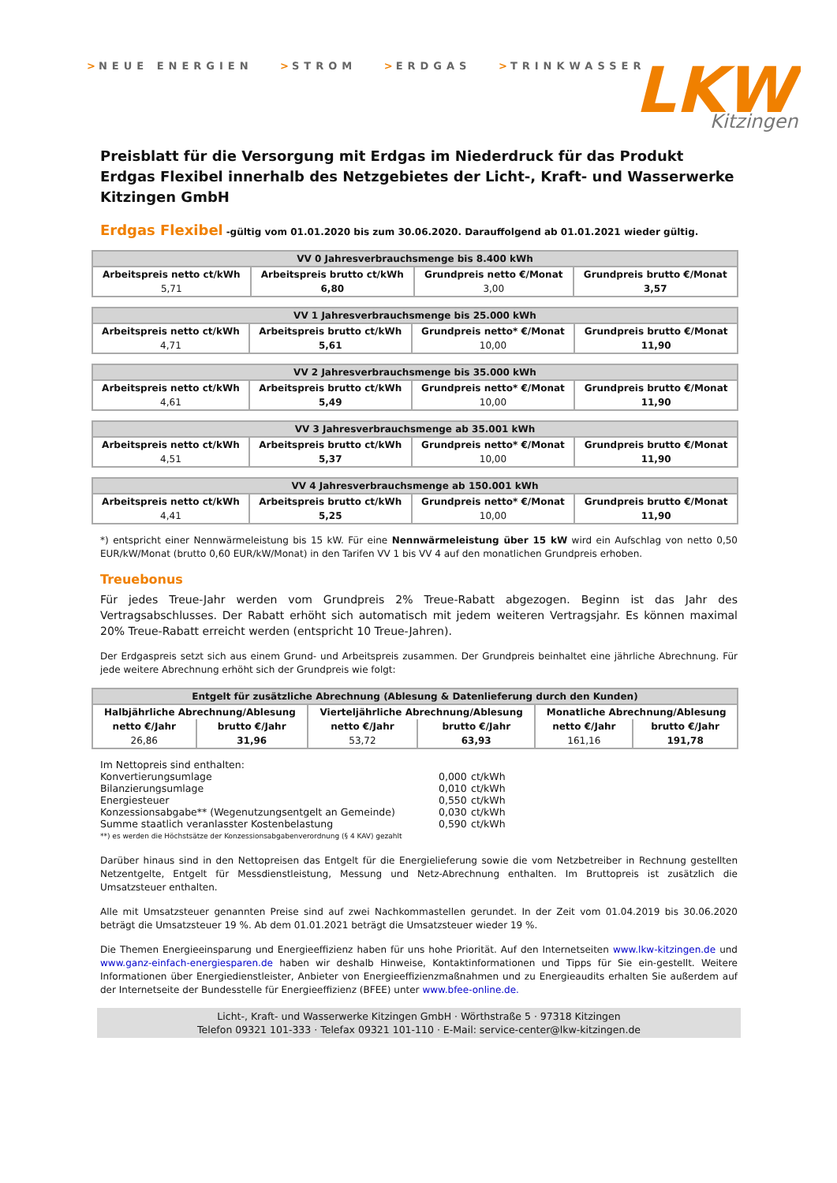> NEUE ENERGIEN > STROM > ERDGAS > TRINKWASSER
LKW
Kitzingen
Preisblatt für die Versorgung mit Erdgas im Niederdruck für das Produkt Erdgas Flexibel innerhalb des Netzgebietes der Licht-, Kraft- und Wasserwerke Kitzingen GmbH
Erdgas Flexibel -gültig vom 01.01.2020 bis zum 30.06.2020. Darauffolgend ab 01.01.2021 wieder gültig.
| VV 0 Jahresverbrauchsmenge bis 8.400 kWh | | | |
| --- | --- | --- | --- |
| Arbeitspreis netto ct/kWh | Arbeitspreis brutto ct/kWh | Grundpreis netto €/Monat | Grundpreis brutto €/Monat |
| 5,71 | 6,80 | 3,00 | 3,57 |
| VV 1 Jahresverbrauchsmenge bis 25.000 kWh | | | |
| --- | --- | --- | --- |
| Arbeitspreis netto ct/kWh | Arbeitspreis brutto ct/kWh | Grundpreis netto* €/Monat | Grundpreis brutto €/Monat |
| 4,71 | 5,61 | 10,00 | 11,90 |
| VV 2 Jahresverbrauchsmenge bis 35.000 kWh | | | |
| --- | --- | --- | --- |
| Arbeitspreis netto ct/kWh | Arbeitspreis brutto ct/kWh | Grundpreis netto* €/Monat | Grundpreis brutto €/Monat |
| 4,61 | 5,49 | 10,00 | 11,90 |
| VV 3 Jahresverbrauchsmenge ab 35.001 kWh | | | |
| --- | --- | --- | --- |
| Arbeitspreis netto ct/kWh | Arbeitspreis brutto ct/kWh | Grundpreis netto* €/Monat | Grundpreis brutto €/Monat |
| 4,51 | 5,37 | 10,00 | 11,90 |
| VV 4 Jahresverbrauchsmenge ab 150.001 kWh | | | |
| --- | --- | --- | --- |
| Arbeitspreis netto ct/kWh | Arbeitspreis brutto ct/kWh | Grundpreis netto* €/Monat | Grundpreis brutto €/Monat |
| 4,41 | 5,25 | 10,00 | 11,90 |
*) entspricht einer Nennwärmeleistung bis 15 kW. Für eine Nennwärmeleistung über 15 kW wird ein Aufschlag von netto 0,50 EUR/kW/Monat (brutto 0,60 EUR/kW/Monat) in den Tarifen VV 1 bis VV 4 auf den monatlichen Grundpreis erhoben.
Treuebonus
Für jedes Treue-Jahr werden vom Grundpreis 2% Treue-Rabatt abgezogen. Beginn ist das Jahr des Vertragsabschlusses. Der Rabatt erhöht sich automatisch mit jedem weiteren Vertragsjahr. Es können maximal 20% Treue-Rabatt erreicht werden (entspricht 10 Treue-Jahren).
Der Erdgaspreis setzt sich aus einem Grund- und Arbeitspreis zusammen. Der Grundpreis beinhaltet eine jährliche Abrechnung. Für jede weitere Abrechnung erhöht sich der Grundpreis wie folgt:
| Entgelt für zusätzliche Abrechnung (Ablesung & Datenlieferung durch den Kunden) | | | | | |
| --- | --- | --- | --- | --- | --- |
| Halbjährliche Abrechnung/Ablesung | | Vierteljährliche Abrechnung/Ablesung | | Monatliche Abrechnung/Ablesung | |
| netto €/Jahr | brutto €/Jahr | netto €/Jahr | brutto €/Jahr | netto €/Jahr | brutto €/Jahr |
| 26,86 | 31,96 | 53,72 | 63,93 | 161,16 | 191,78 |
| Im Nettopreis sind enthalten: | | |
| Konvertierungsumlage | 0,000 | ct/kWh |
| Bilanzierungsumlage | 0,010 | ct/kWh |
| Energiesteuer | 0,550 | ct/kWh |
| Konzessionsabgabe** (Wegenutzungsentgelt an Gemeinde) | 0,030 | ct/kWh |
| Summe staatlich veranlasster Kostenbelastung | 0,590 | ct/kWh |
**) es werden die Höchstsätze der Konzessionsabgabenverordnung (§ 4 KAV) gezahlt
Darüber hinaus sind in den Nettopreisen das Entgelt für die Energielieferung sowie die vom Netzbetreiber in Rechnung gestellten Netzentgelte, Entgelt für Messdienstleistung, Messung und Netz-Abrechnung enthalten. Im Bruttopreis ist zusätzlich die Umsatzsteuer enthalten.
Alle mit Umsatzsteuer genannten Preise sind auf zwei Nachkommastellen gerundet. In der Zeit vom 01.04.2019 bis 30.06.2020 beträgt die Umsatzsteuer 19 %. Ab dem 01.01.2021 beträgt die Umsatzsteuer wieder 19 %.
Die Themen Energieeinsparung und Energieeffizienz haben für uns hohe Priorität. Auf den Internetseiten www.lkw-kitzingen.de und www.ganz-einfach-energiesparen.de haben wir deshalb Hinweise, Kontaktinformationen und Tipps für Sie ein-gestellt. Weitere Informationen über Energiedienstleister, Anbieter von Energieeffizienzmaßnahmen und zu Energieaudits erhalten Sie außerdem auf der Internetseite der Bundesstelle für Energieeffizienz (BFEE) unter www.bfee-online.de.
Licht-, Kraft- und Wasserwerke Kitzingen GmbH · Wörthstraße 5 · 97318 Kitzingen
Telefon 09321 101-333 · Telefax 09321 101-110 · E-Mail: service-center@lkw-kitzingen.de